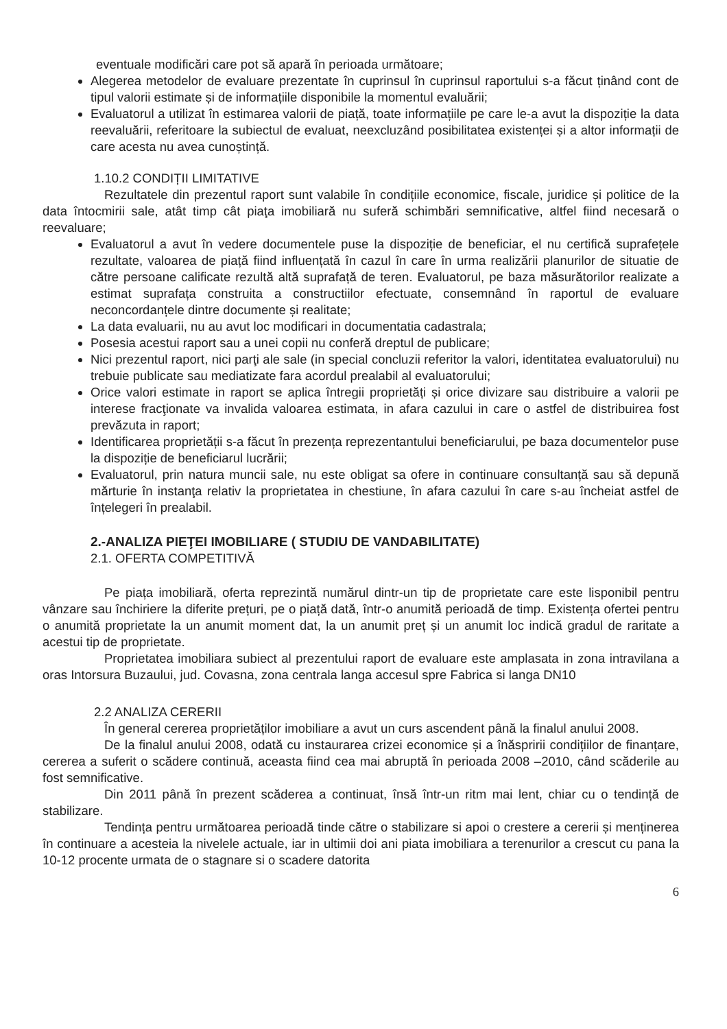eventuale modificări care pot să apară în perioada următoare;
Alegerea metodelor de evaluare prezentate în cuprinsul în cuprinsul raportului s-a făcut ținând cont de tipul valorii estimate și de informațiile disponibile la momentul evaluării;
Evaluatorul a utilizat în estimarea valorii de piață, toate informațiile pe care le-a avut la dispoziție la data reevaluării, referitoare la subiectul de evaluat, neexcluzând posibilitatea existenței și a altor informații de care acesta nu avea cunoștință.
1.10.2 CONDIȚII LIMITATIVE
Rezultatele din prezentul raport sunt valabile în condițiile economice, fiscale, juridice și politice de la data întocmirii sale, atât timp cât piaţa imobiliară nu suferă schimbări semnificative, altfel fiind necesară o reevaluare;
Evaluatorul a avut în vedere documentele puse la dispoziție de beneficiar, el nu certifică suprafețele rezultate, valoarea de piață fiind influențată în cazul în care în urma realizării planurilor de situatie de către persoane calificate rezultă altă suprafață de teren. Evaluatorul, pe baza măsurătorilor realizate a estimat suprafața construita a constructiilor efectuate, consemnând în raportul de evaluare neconcordanțele dintre documente și realitate;
La data evaluarii, nu au avut loc modificari in documentatia cadastrala;
Posesia acestui raport sau a unei copii nu conferă dreptul de publicare;
Nici prezentul raport, nici parţi ale sale (in special concluzii referitor la valori, identitatea evaluatorului) nu trebuie publicate sau mediatizate fara acordul prealabil al evaluatorului;
Orice valori estimate in raport se aplica întregii proprietăți și orice divizare sau distribuire a valorii pe interese fracţionate va invalida valoarea estimata, in afara cazului in care o astfel de distribuirea fost prevăzuta in raport;
Identificarea proprietății s-a făcut în prezența reprezentantului beneficiarului, pe baza documentelor puse la dispoziție de beneficiarul lucrării;
Evaluatorul, prin natura muncii sale, nu este obligat sa ofere in continuare consultanță sau să depună mărturie în instanţa relativ la proprietatea in chestiune, în afara cazului în care s-au încheiat astfel de înțelegeri în prealabil.
2.-ANALIZA PIEŢEI IMOBILIARE ( STUDIU DE VANDABILITATE)
2.1. OFERTA COMPETITIVĂ
Pe piața imobiliară, oferta reprezintă numărul dintr-un tip de proprietate care este lisponibil pentru vânzare sau închiriere la diferite prețuri, pe o piață dată, într-o anumită perioadă de timp. Existența ofertei pentru o anumită proprietate la un anumit moment dat, la un anumit preț și un anumit loc indică gradul de raritate a acestui tip de proprietate.
Proprietatea imobiliara subiect al prezentului raport de evaluare este amplasata in zona intravilana a oras Intorsura Buzaului, jud. Covasna, zona centrala langa accesul spre Fabrica si langa DN10
2.2 ANALIZA CERERII
În general cererea proprietăților imobiliare a avut un curs ascendent până la finalul anului 2008.
De la finalul anului 2008, odată cu instaurarea crizei economice și a înăspririi condițiilor de finanțare, cererea a suferit o scădere continuă, aceasta fiind cea mai abruptă în perioada 2008 –2010, când scăderile au fost semnificative.
Din 2011 până în prezent scăderea a continuat, însă într-un ritm mai lent, chiar cu o tendință de stabilizare.
Tendința pentru următoarea perioadă tinde către o stabilizare si apoi o crestere a cererii și menținerea în continuare a acesteia la nivelele actuale, iar in ultimii doi ani piata imobiliara a terenurilor a crescut cu pana la 10-12 procente urmata de o stagnare si o scadere datorita
6